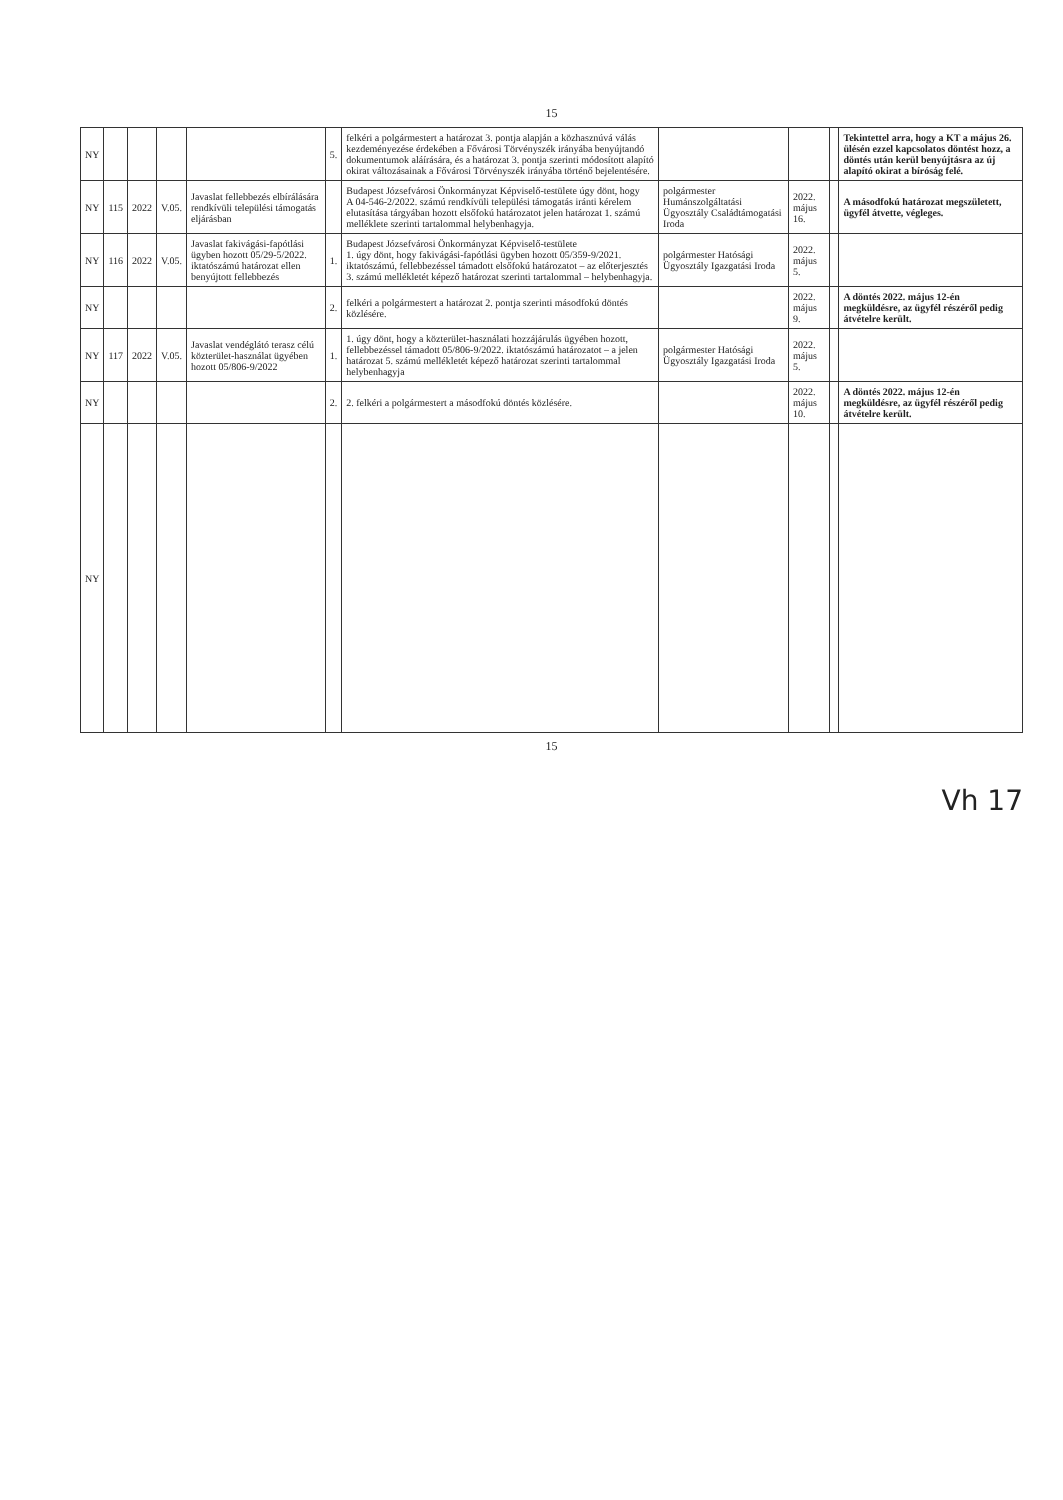15
| NY | | | | | 5. | felkéri a polgármestert a határozat 3. pontja alapján a közhasznúvá válás kezdeményezése érdekében a Fővárosi Törvényszék irányába benyújtandó dokumentumok aláírására, és a határozat 3. pontja szerinti módosított alapító okirat változásainak a Fővárosi Törvényszék irányába történő bejelentésére. | | | | Tekintettel arra, hogy a KT a május 26. ülésén ezzel kapcsolatos döntést hozz, a döntés után kerül benyújtásra az új alapító okirat a bíróság felé. |
| NY | 115 | 2022 | V.05. | Javaslat fellebbezés elbírálására rendkívüli települési támogatás eljárásban | | Budapest Józsefvárosi Önkormányzat Képviselő-testülete úgy dönt, hogy A 04-546-2/2022. számú rendkívüli települési támogatás iránti kérelem elutasítása tárgyában hozott elsőfokú határozatot jelen határozat 1. számú melléklete szerinti tartalommal helybenhagyja. | polgármester Humánszolgáltatási Ügyosztály Családtámogatási Iroda | 2022. május 16. | | A másodfokú határozat megszületett, ügyfél átvette, végleges. |
| NY | 116 | 2022 | V.05. | Javaslat fakivágási-fapótlási ügyben hozott 05/29-5/2022. iktatószámú határozat ellen benyújtott fellebbezés | 1. | Budapest Józsefvárosi Önkormányzat Képviselő-testülete 1. úgy dönt, hogy fakivágási-fapótlási ügyben hozott 05/359-9/2021. iktatószámú, fellebbezéssel támadott elsőfokú határozatot – az előterjesztés 3. számú mellékletét képező határozat szerinti tartalommal – helybenhagyja. | polgármester Hatósági Ügyosztály Igazgatási Iroda | 2022. május 5. | | |
| NY | | | | | 2. | felkéri a polgármestert a határozat 2. pontja szerinti másodfokú döntés közlésére. | | 2022. május 9. | | A döntés 2022. május 12-én megküldésre, az ügyfél részéről pedig átvételre került. |
| NY | 117 | 2022 | V.05. | Javaslat vendéglátó terasz célú közterület-használat ügyében hozott 05/806-9/2022 | 1. | 1. úgy dönt, hogy a közterület-használati hozzájárulás ügyében hozott, fellebbezéssel támadott 05/806-9/2022. iktatószámú határozatot – a jelen határozat 5. számú mellékletét képező határozat szerinti tartalommal helybenhagyja | polgármester Hatósági Ügyosztály Igazgatási Iroda | 2022. május 5. | | |
| NY | | | | | 2. | 2. felkéri a polgármestert a másodfokú döntés közlésére. | | 2022. május 10. | | A döntés 2022. május 12-én megküldésre, az ügyfél részéről pedig átvételre került. |
| NY | | | | | | | | | | |
15
Vh 17